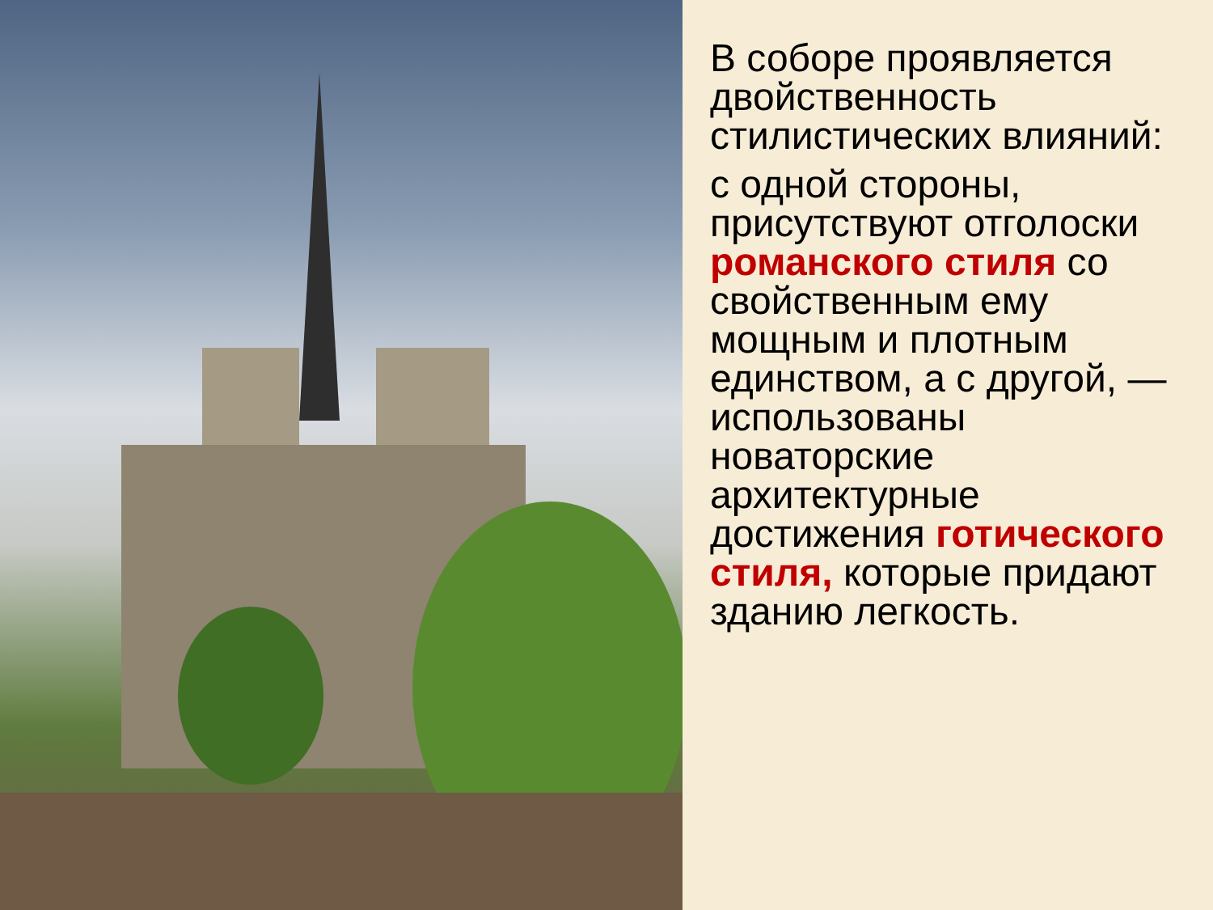В соборе проявляется двойственность стилистических влияний:
с одной стороны, присутствуют отголоски романского стиля со свойственным ему мощным и плотным единством, а с другой, — использованы новаторские архитектурные достижения готического стиля, которые придают зданию легкость.